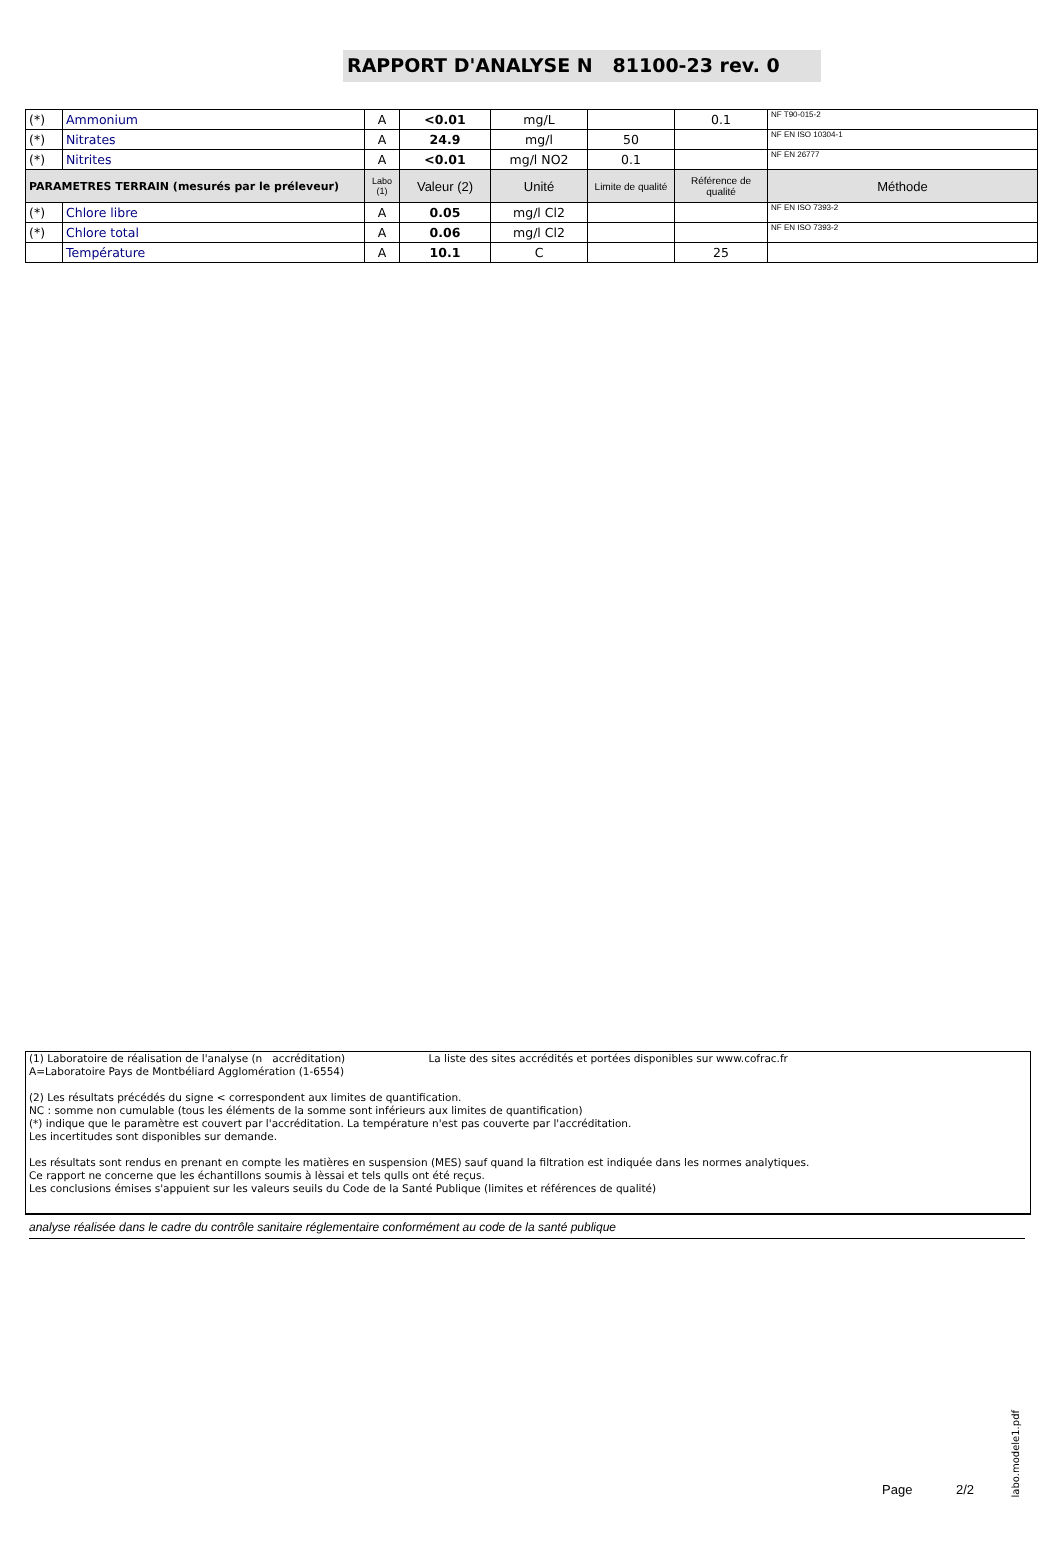RAPPORT D'ANALYSE N 81100-23 rev. 0
| (*) | Ammonium | A | <0.01 | mg/L | | 0.1 | NF T90-015-2 |
| (*) | Nitrates | A | 24.9 | mg/l | 50 | | NF EN ISO 10304-1 |
| (*) | Nitrites | A | <0.01 | mg/l NO2 | 0.1 | | NF EN 26777 |
| PARAMETRES TERRAIN (mesurés par le préleveur) | | Labo (1) | Valeur (2) | Unité | Limite de qualité | Référence de qualité | Méthode |
| (*) | Chlore libre | A | 0.05 | mg/l Cl2 | | | NF EN ISO 7393-2 |
| (*) | Chlore total | A | 0.06 | mg/l Cl2 | | | NF EN ISO 7393-2 |
| | Température | A | 10.1 | C | | 25 | |
(1) Laboratoire de réalisation de l'analyse (n accréditation) La liste des sites accrédités et portées disponibles sur www.cofrac.fr
A=Laboratoire Pays de Montbéliard Agglomération (1-6554)
(2) Les résultats précédés du signe < correspondent aux limites de quantification.
NC : somme non cumulable (tous les éléments de la somme sont inférieurs aux limites de quantification)
(*) indique que le paramètre est couvert par l'accréditation. La température n'est pas couverte par l'accréditation.
Les incertitudes sont disponibles sur demande.
Les résultats sont rendus en prenant en compte les matières en suspension (MES) sauf quand la filtration est indiquée dans les normes analytiques.
Ce rapport ne concerne que les échantillons soumis à lèssai et tels qulls ont été reçus.
Les conclusions émises s'appuient sur les valeurs seuils du Code de la Santé Publique (limites et références de qualité)
analyse réalisée dans le cadre du contrôle sanitaire réglementaire conformément au code de la santé publique
Page 2/2
labo.modele1.pdf